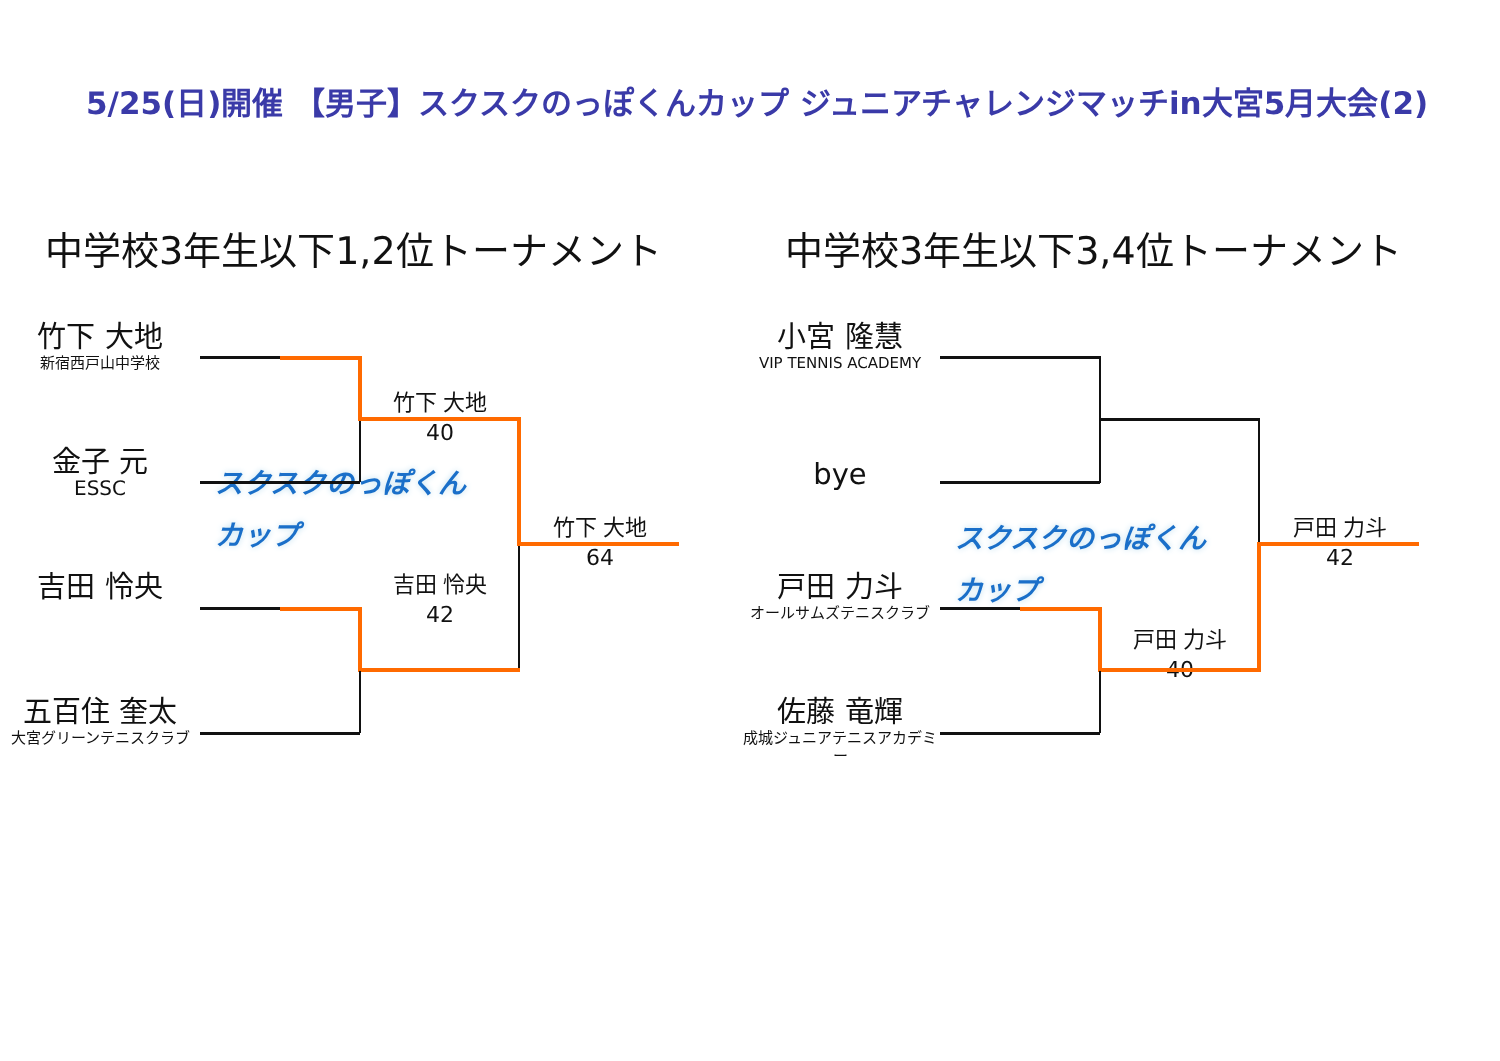5/25(日)開催 【男子】スクスクのっぽくんカップ ジュニアチャレンジマッチin大宮5月大会(2)
中学校3年生以下1,2位トーナメント
竹下 大地
新宿西戸山中学校
金子 元
ESSC
吉田 怜央
五百住 奎太
大宮グリーンテニスクラブ
竹下 大地
40
スクスクのっぽくんカップ
吉田 怜央
42
竹下 大地
64
中学校3年生以下3,4位トーナメント
小宮 隆慧
VIP TENNIS ACADEMY
bye
戸田 力斗
オールサムズテニスクラブ
佐藤 竜輝
成城ジュニアテニスアカデミー
スクスクのっぽくんカップ
戸田 力斗
40
戸田 力斗
42